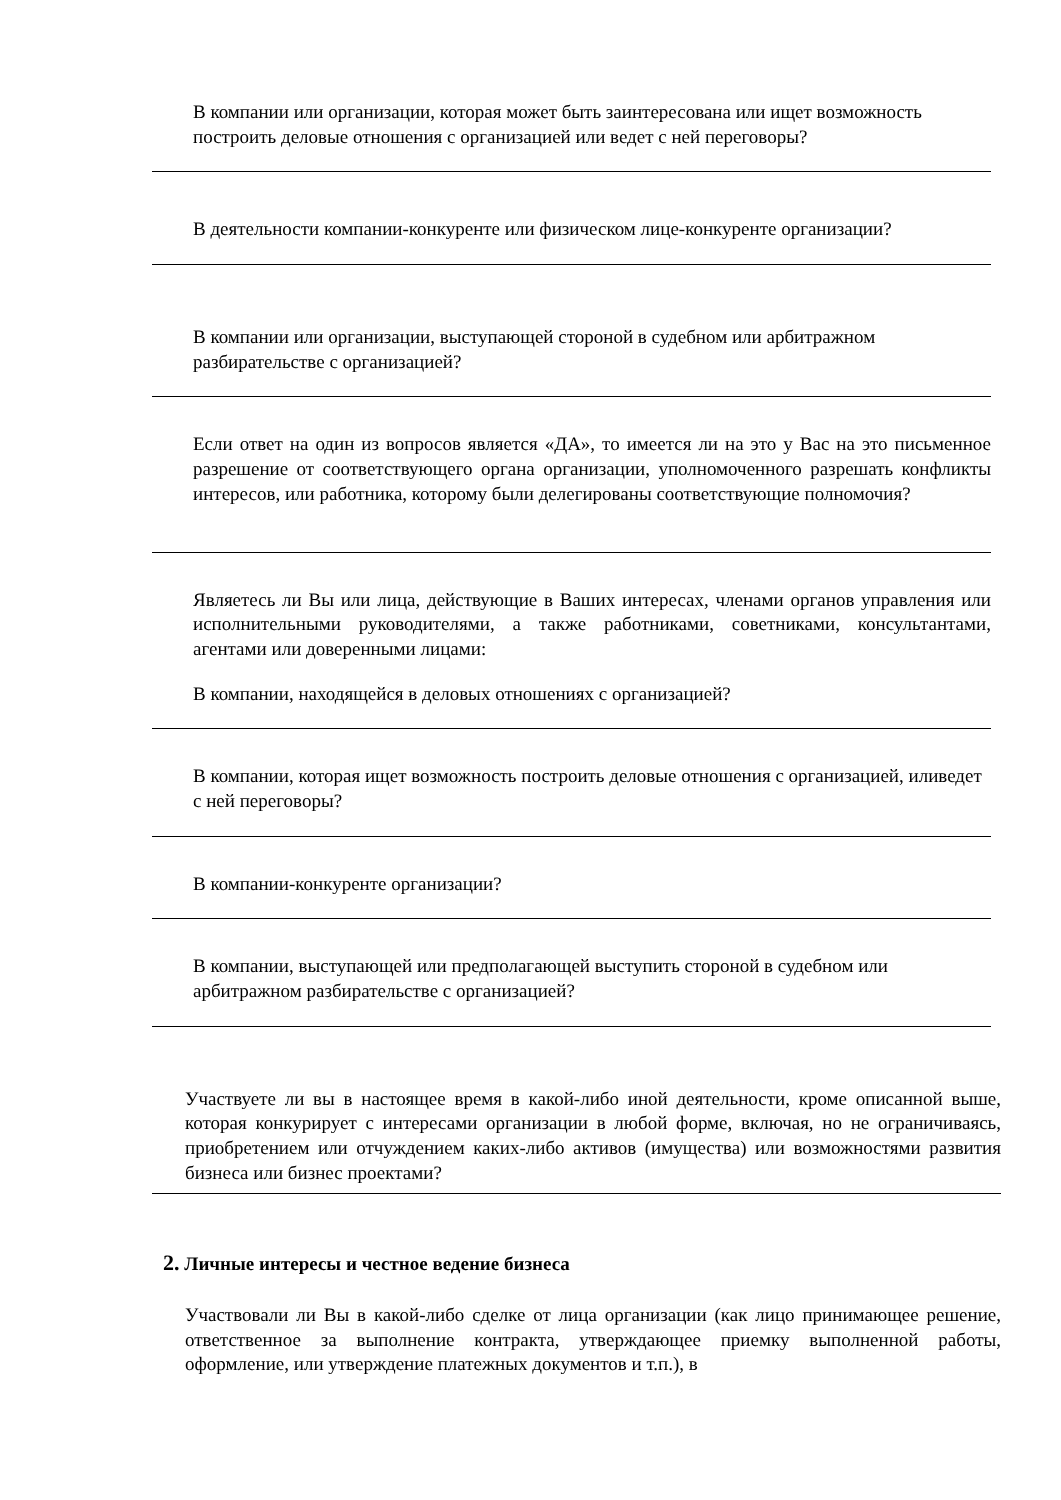В компании или организации, которая может быть заинтересована или ищет возможность построить деловые отношения с организацией или ведет с ней переговоры?
В деятельности компании-конкуренте или физическом лице-конкуренте организации?
В компании или организации, выступающей стороной в судебном или арбитражном разбирательстве с организацией?
Если ответ на один из вопросов является «ДА», то имеется ли на это у Вас на это письменное разрешение от соответствующего органа организации, уполномоченного разрешать конфликты интересов, или работника, которому были делегированы соответствующие полномочия?
Являетесь ли Вы или лица, действующие в Ваших интересах, членами органов управления или исполнительными руководителями, а также работниками, советниками, консультантами, агентами или доверенными лицами:
В компании, находящейся в деловых отношениях с организацией?
В компании, которая ищет возможность построить деловые отношения с организацией, иливедет с ней переговоры?
В компании-конкуренте организации?
В компании, выступающей или предполагающей выступить стороной в судебном или арбитражном разбирательстве с организацией?
Участвуете ли вы в настоящее время в какой-либо иной деятельности, кроме описанной выше, которая конкурирует с интересами организации в любой форме, включая, но не ограничиваясь, приобретением или отчуждением каких-либо активов (имущества) или возможностями развития бизнеса или бизнес проектами?
2. Личные интересы и честное ведение бизнеса
Участвовали ли Вы в какой-либо сделке от лица организации (как лицо принимающее решение, ответственное за выполнение контракта, утверждающее приемку выполненной работы, оформление, или утверждение платежных документов и т.п.), в